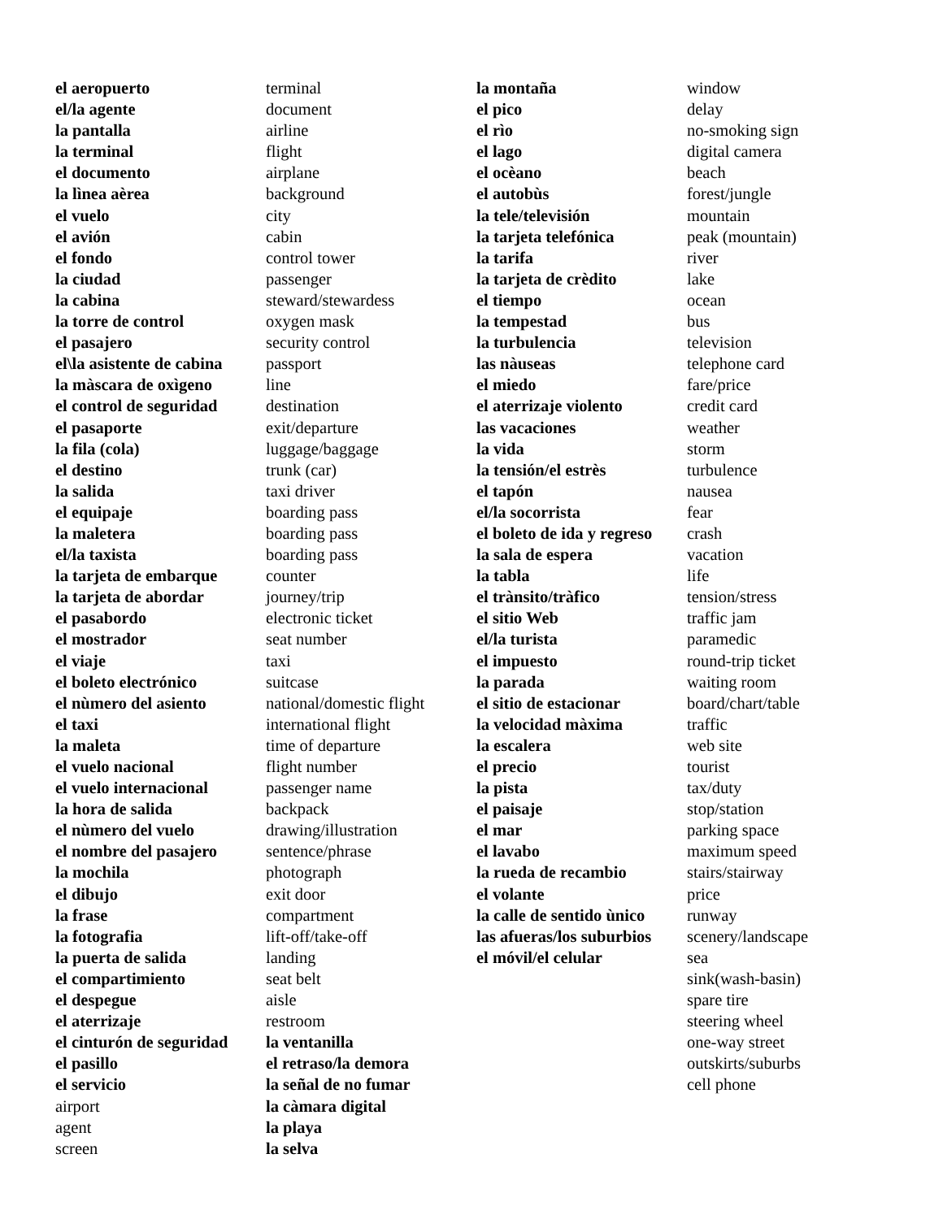el aeropuerto
el/la agente
la pantalla
la terminal
el documento
la lìnea aèrea
el vuelo
el avión
el fondo
la ciudad
la cabina
la torre de control
el pasajero
el\la asistente de cabina
la màscara de oxìgeno
el control de seguridad
el pasaporte
la fila (cola)
el destino
la salida
el equipaje
la maletera
el/la taxista
la tarjeta de embarque
la tarjeta de abordar
el pasabordo
el mostrador
el viaje
el boleto electrónico
el nùmero del asiento
el taxi
la maleta
el vuelo nacional
el vuelo internacional
la hora de salida
el nùmero del vuelo
el nombre del pasajero
la mochila
el dibujo
la frase
la fotografia
la puerta de salida
el compartimiento
el despegue
el aterrizaje
el cinturón de seguridad
el pasillo
el servicio
airport
agent
screen
terminal
document
airline
flight
airplane
background
city
cabin
control tower
passenger
steward/stewardess
oxygen mask
security control
passport
line
destination
exit/departure
luggage/baggage
trunk (car)
taxi driver
boarding pass
boarding pass
boarding pass
counter
journey/trip
electronic ticket
seat number
taxi
suitcase
national/domestic flight
international flight
time of departure
flight number
passenger name
backpack
drawing/illustration
sentence/phrase
photograph
exit door
compartment
lift-off/take-off
landing
seat belt
aisle
restroom
la ventanilla
el retraso/la demora
la señal de no fumar
la càmara digital
la playa
la selva
la montaña
el pico
el rìo
el lago
el ocèano
el autobùs
la tele/televisión
la tarjeta telefónica
la tarifa
la tarjeta de crèdito
el tiempo
la tempestad
la turbulencia
las nàuseas
el miedo
el aterrizaje violento
las vacaciones
la vida
la tensión/el estrès
el tapón
el/la socorrista
el boleto de ida y regreso
la sala de espera
la tabla
el trànsito/tràfico
el sitio Web
el/la turista
el impuesto
la parada
el sitio de estacionar
la velocidad màxima
la escalera
el precio
la pista
el paisaje
el mar
el lavabo
la rueda de recambio
el volante
la calle de sentido ùnico
las afueras/los suburbios
el móvil/el celular
window
delay
no-smoking sign
digital camera
beach
forest/jungle
mountain
peak (mountain)
river
lake
ocean
bus
television
telephone card
fare/price
credit card
weather
storm
turbulence
nausea
fear
crash
vacation
life
tension/stress
traffic jam
paramedic
round-trip ticket
waiting room
board/chart/table
traffic
web site
tourist
tax/duty
stop/station
parking space
maximum speed
stairs/stairway
price
runway
scenery/landscape
sea
sink(wash-basin)
spare tire
steering wheel
one-way street
outskirts/suburbs
cell phone